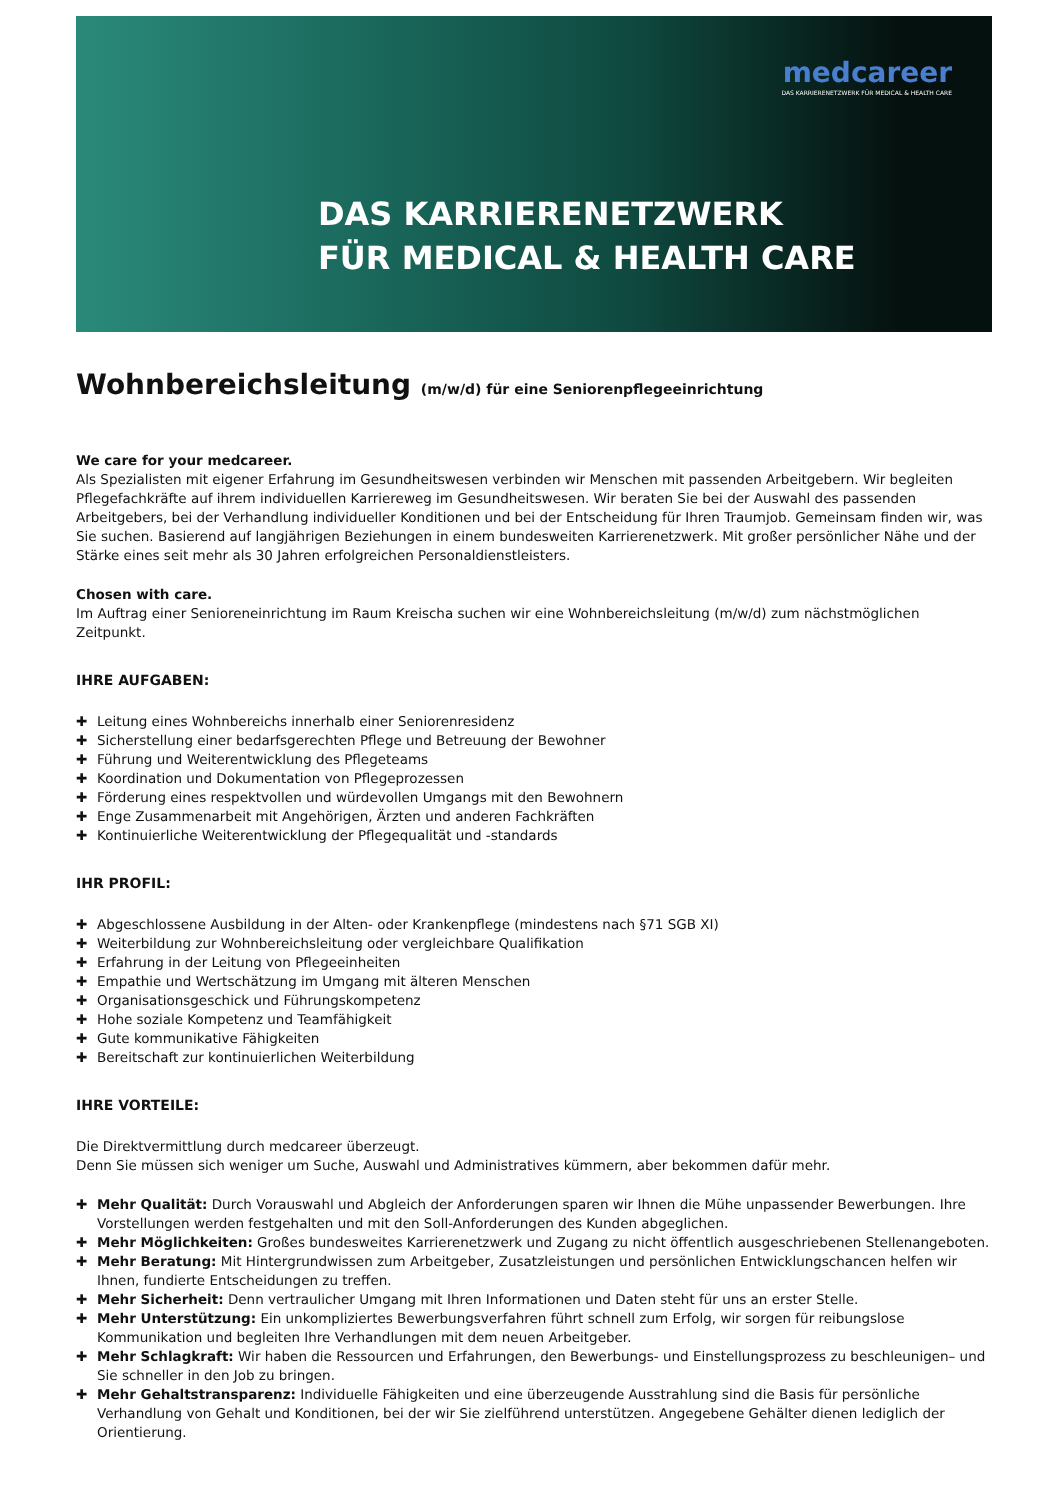medcareer
DAS KARRIERENETZWERK FÜR MEDICAL & HEALTH CARE
DAS KARRIERENETZWERK
FÜR MEDICAL & HEALTH CARE
Wohnbereichsleitung (m/w/d) für eine Seniorenpflegeeinrichtung
We care for your medcareer.
Als Spezialisten mit eigener Erfahrung im Gesundheitswesen verbinden wir Menschen mit passenden Arbeitgebern. Wir begleiten Pflegefachkräfte auf ihrem individuellen Karriereweg im Gesundheitswesen. Wir beraten Sie bei der Auswahl des passenden Arbeitgebers, bei der Verhandlung individueller Konditionen und bei der Entscheidung für Ihren Traumjob. Gemeinsam finden wir, was Sie suchen. Basierend auf langjährigen Beziehungen in einem bundesweiten Karrierenetzwerk. Mit großer persönlicher Nähe und der Stärke eines seit mehr als 30 Jahren erfolgreichen Personaldienstleisters.
Chosen with care.
Im Auftrag einer Senioreneinrichtung im Raum Kreischa suchen wir eine Wohnbereichsleitung (m/w/d) zum nächstmöglichen Zeitpunkt.
IHRE AUFGABEN:
✚ Leitung eines Wohnbereichs innerhalb einer Seniorenresidenz
✚ Sicherstellung einer bedarfsgerechten Pflege und Betreuung der Bewohner
✚ Führung und Weiterentwicklung des Pflegeteams
✚ Koordination und Dokumentation von Pflegeprozessen
✚ Förderung eines respektvollen und würdevollen Umgangs mit den Bewohnern
✚ Enge Zusammenarbeit mit Angehörigen, Ärzten und anderen Fachkräften
✚ Kontinuierliche Weiterentwicklung der Pflegequalität und -standards
IHR PROFIL:
✚ Abgeschlossene Ausbildung in der Alten- oder Krankenpflege (mindestens nach §71 SGB XI)
✚ Weiterbildung zur Wohnbereichsleitung oder vergleichbare Qualifikation
✚ Erfahrung in der Leitung von Pflegeeinheiten
✚ Empathie und Wertschätzung im Umgang mit älteren Menschen
✚ Organisationsgeschick und Führungskompetenz
✚ Hohe soziale Kompetenz und Teamfähigkeit
✚ Gute kommunikative Fähigkeiten
✚ Bereitschaft zur kontinuierlichen Weiterbildung
IHRE VORTEILE:
Die Direktvermittlung durch medcareer überzeugt.
Denn Sie müssen sich weniger um Suche, Auswahl und Administratives kümmern, aber bekommen dafür mehr.
✚ Mehr Qualität: Durch Vorauswahl und Abgleich der Anforderungen sparen wir Ihnen die Mühe unpassender Bewerbungen. Ihre Vorstellungen werden festgehalten und mit den Soll-Anforderungen des Kunden abgeglichen.
✚ Mehr Möglichkeiten: Großes bundesweites Karrierenetzwerk und Zugang zu nicht öffentlich ausgeschriebenen Stellenangeboten.
✚ Mehr Beratung: Mit Hintergrundwissen zum Arbeitgeber, Zusatzleistungen und persönlichen Entwicklungschancen helfen wir Ihnen, fundierte Entscheidungen zu treffen.
✚ Mehr Sicherheit: Denn vertraulicher Umgang mit Ihren Informationen und Daten steht für uns an erster Stelle.
✚ Mehr Unterstützung: Ein unkompliziertes Bewerbungsverfahren führt schnell zum Erfolg, wir sorgen für reibungslose Kommunikation und begleiten Ihre Verhandlungen mit dem neuen Arbeitgeber.
✚ Mehr Schlagkraft: Wir haben die Ressourcen und Erfahrungen, den Bewerbungs- und Einstellungsprozess zu beschleunigen– und Sie schneller in den Job zu bringen.
✚ Mehr Gehaltstransparenz: Individuelle Fähigkeiten und eine überzeugende Ausstrahlung sind die Basis für persönliche Verhandlung von Gehalt und Konditionen, bei der wir Sie zielführend unterstützen. Angegebene Gehälter dienen lediglich der Orientierung.